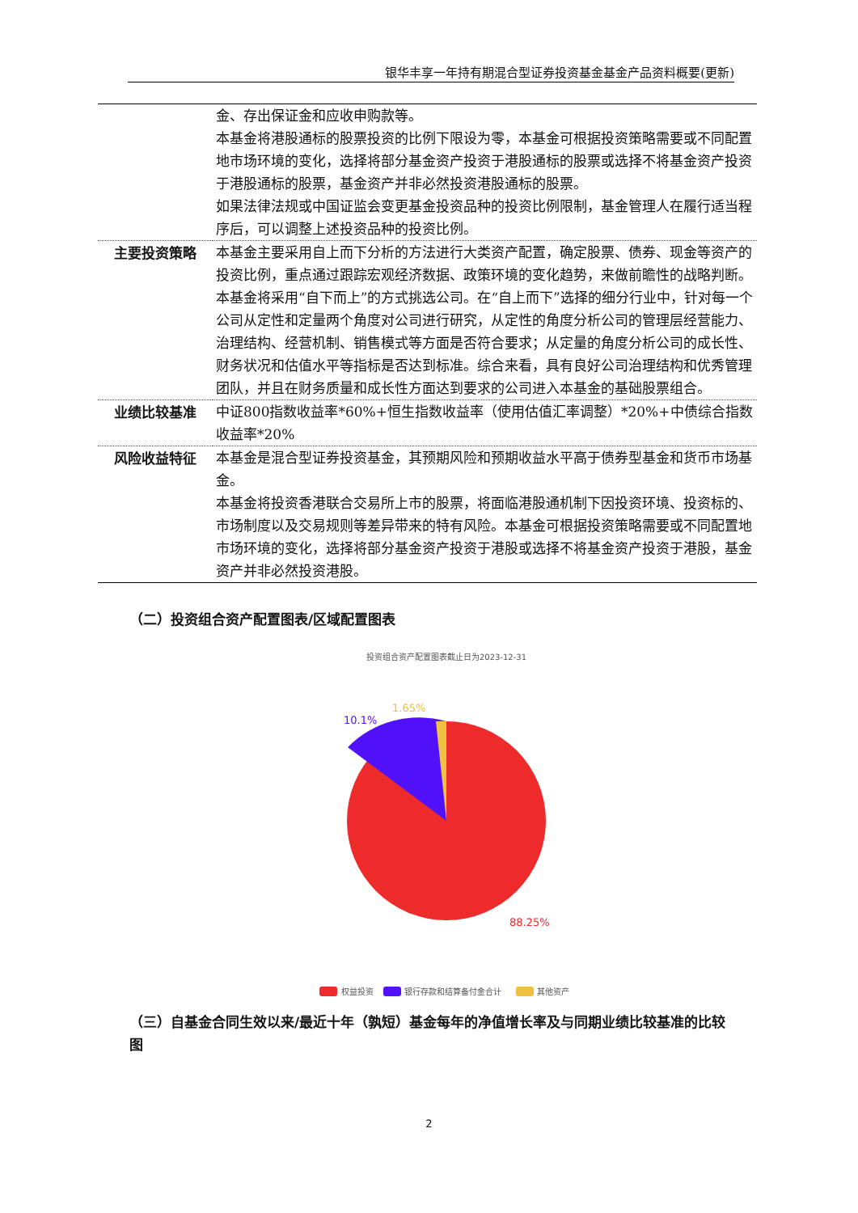银华丰享一年持有期混合型证券投资基金基金产品资料概要(更新)
| | 金、存出保证金和应收申购款等。 本基金将港股通标的股票投资的比例下限设为零，本基金可根据投资策略需要或不同配置地市场环境的变化，选择将部分基金资产投资于港股通标的股票或选择不将基金资产投资于港股通标的股票，基金资产并非必然投资港股通标的股票。 如果法律法规或中国证监会变更基金投资品种的投资比例限制，基金管理人在履行适当程序后，可以调整上述投资品种的投资比例。 |
| 主要投资策略 | 本基金主要采用自上而下分析的方法进行大类资产配置，确定股票、债券、现金等资产的投资比例，重点通过跟踪宏观经济数据、政策环境的变化趋势，来做前瞻性的战略判断。本基金将采用“自下而上”的方式挑选公司。在“自上而下”选择的细分行业中，针对每一个公司从定性和定量两个角度对公司进行研究，从定性的角度分析公司的管理层经营能力、治理结构、经营机制、销售模式等方面是否符合要求；从定量的角度分析公司的成长性、财务状况和估值水平等指标是否达到标准。综合来看，具有良好公司治理结构和优秀管理团队，并且在财务质量和成长性方面达到要求的公司进入本基金的基础股票组合。 |
| 业绩比较基准 | 中证800指数收益率*60%+恒生指数收益率（使用估值汇率调整）*20%+中债综合指数收益率*20% |
| 风险收益特征 | 本基金是混合型证券投资基金，其预期风险和预期收益水平高于债券型基金和货币市场基金。 本基金将投资香港联合交易所上市的股票，将面临港股通机制下因投资环境、投资标的、市场制度以及交易规则等差异带来的特有风险。本基金可根据投资策略需要或不同配置地市场环境的变化，选择将部分基金资产投资于港股或选择不将基金资产投资于港股，基金资产并非必然投资港股。 |
（二）投资组合资产配置图表/区域配置图表
投资组合资产配置图表截止日为2023-12-31
10.1%
1.65%
88.25%
权益投资
银行存款和结算备付金合计
其他资产
（三）自基金合同生效以来/最近十年（孰短）基金每年的净值增长率及与同期业绩比较基准的比较图
2